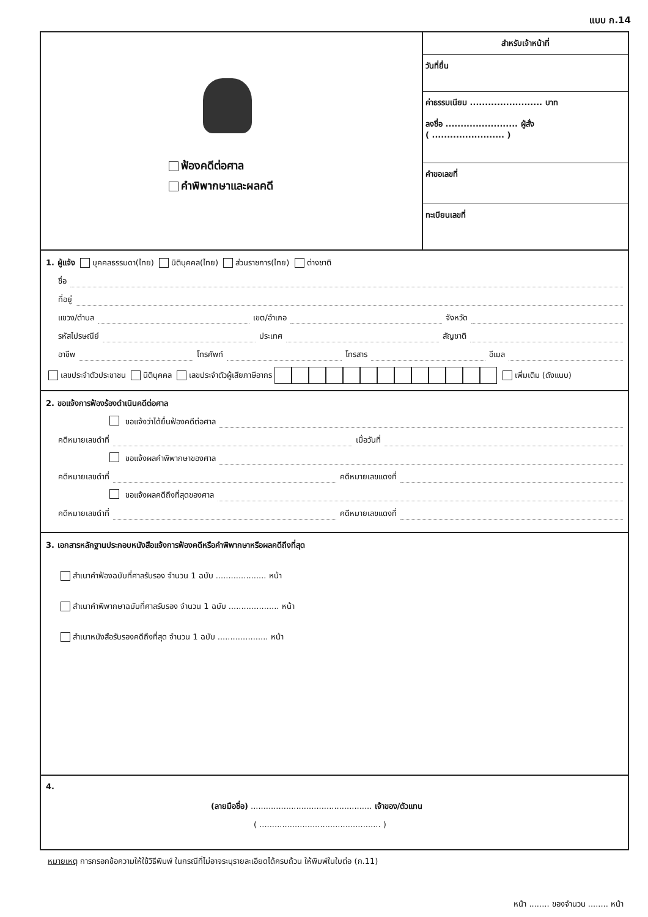แบบ ก.14
ฟ้องคดีต่อศาล
คำพิพากษาและผลคดี
สำหรับเจ้าหน้าที่
วันที่ยื่น
ค่าธรรมเนียม ........................ บาท
ลงชื่อ ........................ ผู้สั่ง
( ........................ )
คำขอเลขที่
ทะเบียนเลขที่
1. ผู้แจ้ง บุคคลธรรมดา(ไทย) นิติบุคคล(ไทย) ส่วนราชการ(ไทย) ต่างชาติ
ชื่อ
ที่อยู่
แขวง/ตำบล เขต/อำเภอ จังหวัด
รหัสไปรษณีย์ ประเทศ สัญชาติ
อาชีพ โทรศัพท์ โทรสาร อีเมล
เลขประจำตัวประชาชน นิติบุคคล เลขประจำตัวผู้เสียภาษีอากร เพิ่มเติม (ดังแนบ)
2. ขอแจ้งการฟ้องร้องดำเนินคดีต่อศาล
ขอแจ้งว่าได้ยื่นฟ้องคดีต่อศาล
คดีหมายเลขดำที่ เมื่อวันที่
ขอแจ้งผลคำพิพากษาของศาล
คดีหมายเลขดำที่ คดีหมายเลขแดงที่
ขอแจ้งผลคดีถึงที่สุดของศาล
คดีหมายเลขดำที่ คดีหมายเลขแดงที่
3. เอกสารหลักฐานประกอบหนังสือแจ้งการฟ้องคดีหรือคำพิพากษาหรือผลคดีถึงที่สุด
สำเนาคำฟ้องฉบับที่ศาลรับรอง จำนวน 1 ฉบับ .................... หน้า
สำเนาคำพิพากษาฉบับที่ศาลรับรอง จำนวน 1 ฉบับ .................... หน้า
สำเนาหนังสือรับรองคดีถึงที่สุด จำนวน 1 ฉบับ .................... หน้า
4.
(ลายมือชื่อ) ................................................ เจ้าของ/ตัวแทน
( ................................................ )
หมายเหตุ การกรอกข้อความให้ใช้วิธีพิมพ์ ในกรณีที่ไม่อาจระบุรายละเอียดได้ครบถ้วน ให้พิมพ์ในใบต่อ (ก.11)
หน้า ........ ของจำนวน ........ หน้า